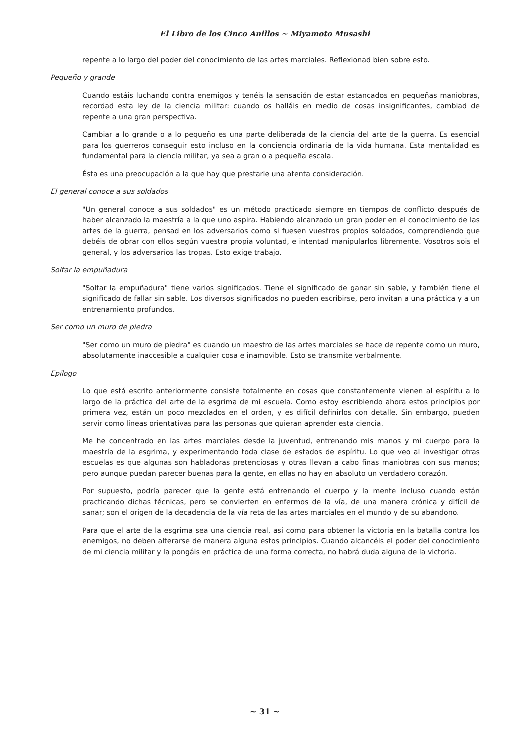El Libro de los Cinco Anillos ~ Miyamoto Musashi
repente a lo largo del poder del conocimiento de las artes marciales. Reflexionad bien sobre esto.
Pequeño y grande
Cuando estáis luchando contra enemigos y tenéis la sensación de estar estancados en pequeñas maniobras, recordad esta ley de la ciencia militar: cuando os halláis en medio de cosas insignificantes, cambiad de repente a una gran perspectiva.
Cambiar a lo grande o a lo pequeño es una parte deliberada de la ciencia del arte de la guerra. Es esencial para los guerreros conseguir esto incluso en la conciencia ordinaria de la vida humana. Esta mentalidad es fundamental para la ciencia militar, ya sea a gran o a pequeña escala.
Ésta es una preocupación a la que hay que prestarle una atenta consideración.
El general conoce a sus soldados
"Un general conoce a sus soldados" es un método practicado siempre en tiempos de conflicto después de haber alcanzado la maestría a la que uno aspira. Habiendo alcanzado un gran poder en el conocimiento de las artes de la guerra, pensad en los adversarios como si fuesen vuestros propios soldados, comprendiendo que debéis de obrar con ellos según vuestra propia voluntad, e intentad manipularlos libremente. Vosotros sois el general, y los adversarios las tropas. Esto exige trabajo.
Soltar la empuñadura
"Soltar la empuñadura" tiene varios significados. Tiene el significado de ganar sin sable, y también tiene el significado de fallar sin sable. Los diversos significados no pueden escribirse, pero invitan a una práctica y a un entrenamiento profundos.
Ser como un muro de piedra
"Ser como un muro de piedra" es cuando un maestro de las artes marciales se hace de repente como un muro, absolutamente inaccesible a cualquier cosa e inamovible. Esto se transmite verbalmente.
Epílogo
Lo que está escrito anteriormente consiste totalmente en cosas que constantemente vienen al espíritu a lo largo de la práctica del arte de la esgrima de mi escuela. Como estoy escribiendo ahora estos principios por primera vez, están un poco mezclados en el orden, y es difícil definirlos con detalle. Sin embargo, pueden servir como líneas orientativas para las personas que quieran aprender esta ciencia.
Me he concentrado en las artes marciales desde la juventud, entrenando mis manos y mi cuerpo para la maestría de la esgrima, y experimentando toda clase de estados de espíritu. Lo que veo al investigar otras escuelas es que algunas son habladoras pretenciosas y otras llevan a cabo finas maniobras con sus manos; pero aunque puedan parecer buenas para la gente, en ellas no hay en absoluto un verdadero corazón.
Por supuesto, podría parecer que la gente está entrenando el cuerpo y la mente incluso cuando están practicando dichas técnicas, pero se convierten en enfermos de la vía, de una manera crónica y difícil de sanar; son el origen de la decadencia de la vía reta de las artes marciales en el mundo y de su abandono.
Para que el arte de la esgrima sea una ciencia real, así como para obtener la victoria en la batalla contra los enemigos, no deben alterarse de manera alguna estos principios. Cuando alcancéis el poder del conocimiento de mi ciencia militar y la pongáis en práctica de una forma correcta, no habrá duda alguna de la victoria.
~ 31 ~